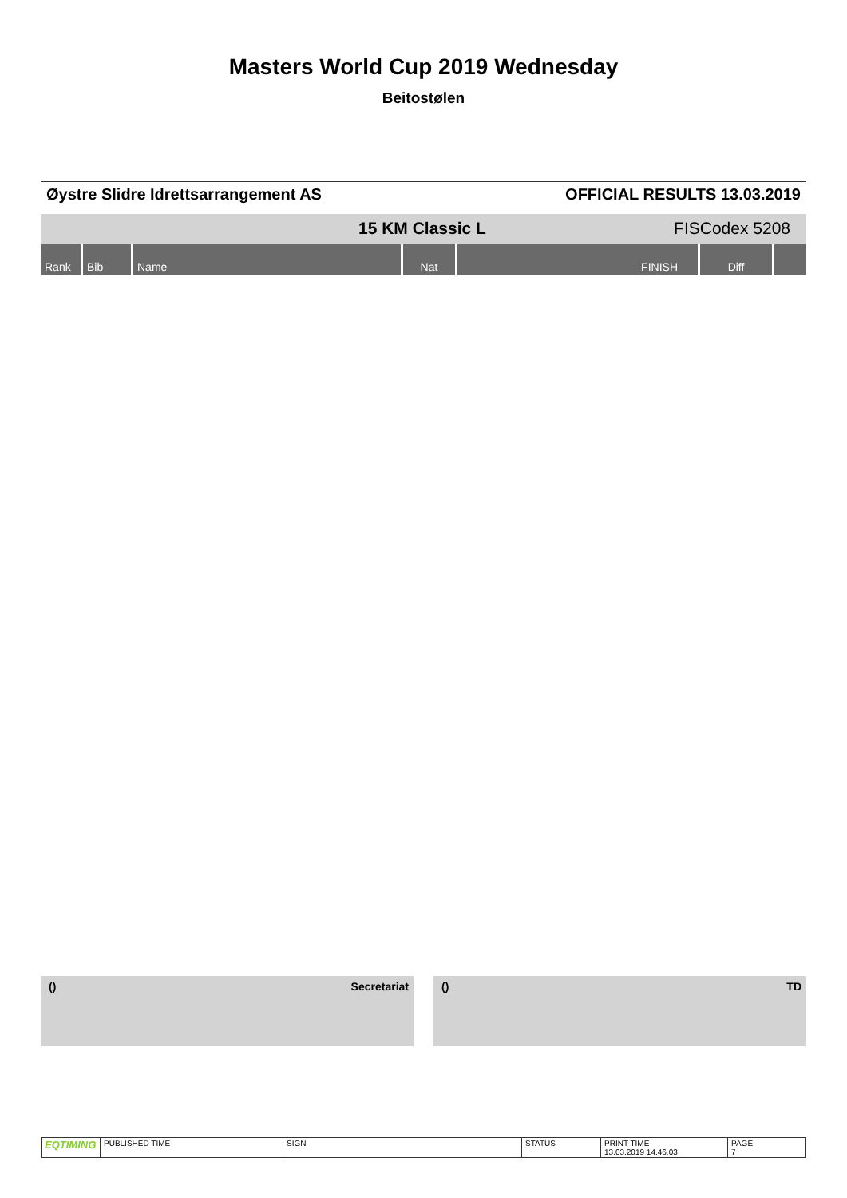Masters World Cup 2019 Wednesday
Beitostølen
Øystre Slidre Idrettsarrangement AS
OFFICIAL RESULTS 13.03.2019
15 KM Classic L FISCodex 5208
| Rank | Bib | Name | Nat | FINISH | Diff | |
| --- | --- | --- | --- | --- | --- | --- |
() Secretariat () TD
| EQTIMING | PUBLISHED TIME | SIGN | STATUS | PRINT TIME 13.03.2019 14.46.03 | PAGE 7 |